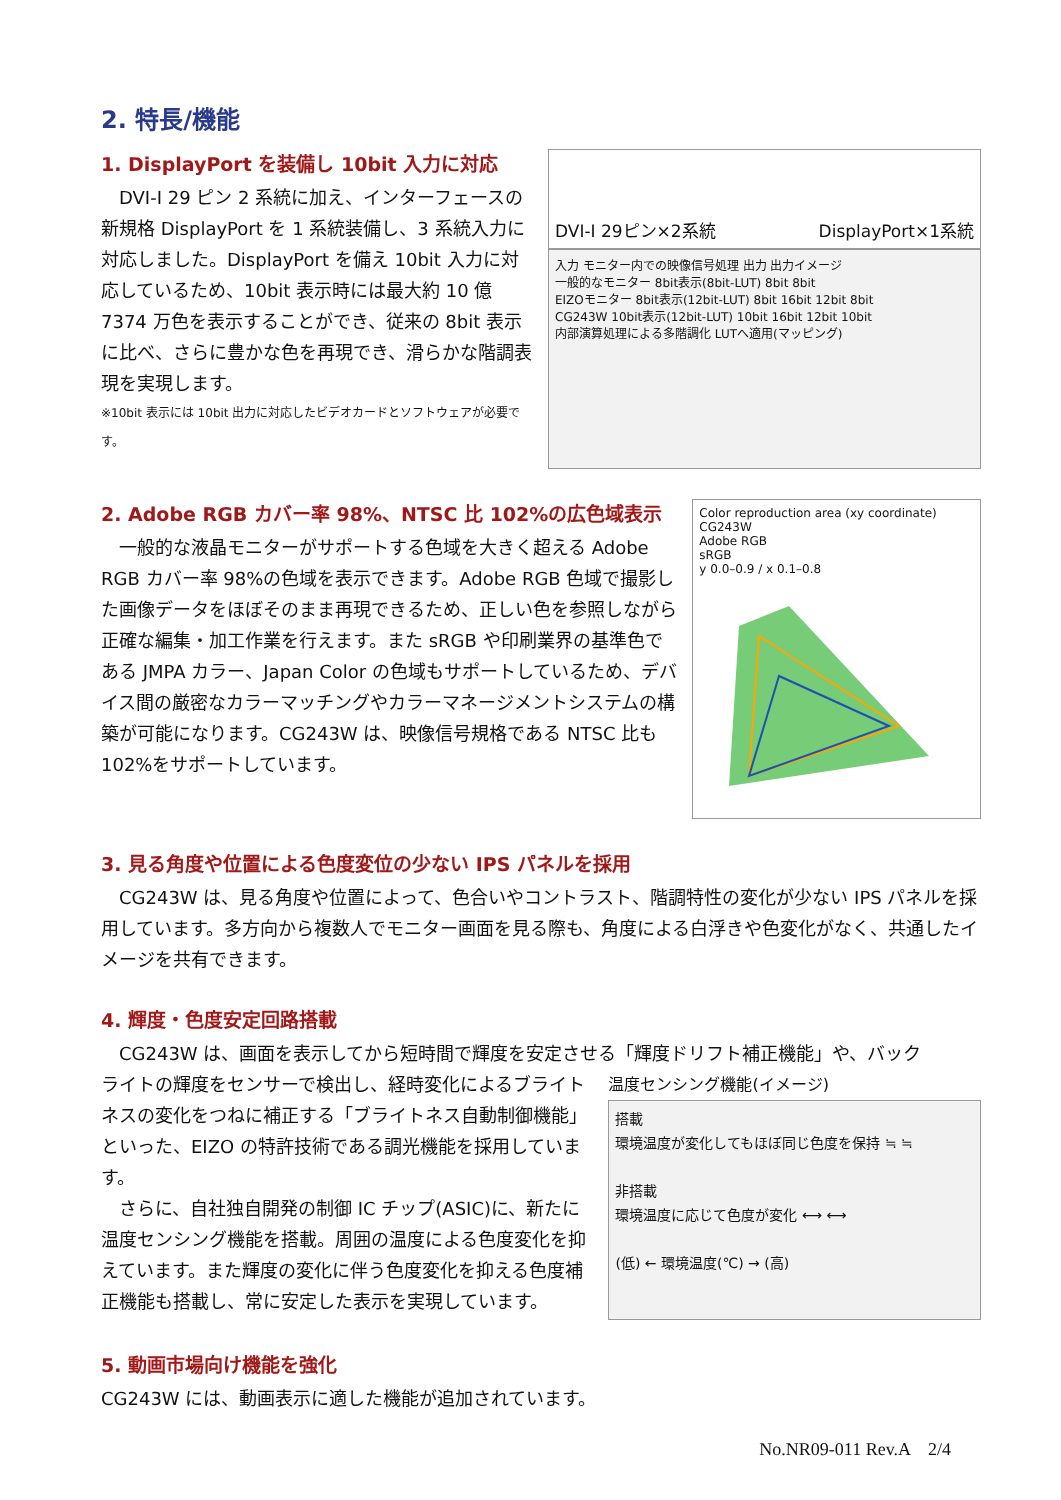2. 特長/機能
1. DisplayPort を装備し 10bit 入力に対応
　DVI-I 29 ピン 2 系統に加え、インターフェースの新規格 DisplayPort を 1 系統装備し、3 系統入力に対応しました。DisplayPort を備え 10bit 入力に対応しているため、10bit 表示時には最大約 10 億 7374 万色を表示することができ、従来の 8bit 表示に比べ、さらに豊かな色を再現でき、滑らかな階調表現を実現します。
※10bit 表示には 10bit 出力に対応したビデオカードとソフトウェアが必要です。
DVI-I 29ピン×2系統 DisplayPort×1系統
入力 モニター内での映像信号処理 出力 出力イメージ
一般的なモニター 8bit表示(8bit-LUT) 8bit 8bit
EIZOモニター 8bit表示(12bit-LUT) 8bit 16bit 12bit 8bit
CG243W 10bit表示(12bit-LUT) 10bit 16bit 12bit 10bit
内部演算処理による多階調化 LUTへ適用(マッピング)
2. Adobe RGB カバー率 98%、NTSC 比 102%の広色域表示
　一般的な液晶モニターがサポートする色域を大きく超える Adobe RGB カバー率 98%の色域を表示できます。Adobe RGB 色域で撮影した画像データをほぼそのまま再現できるため、正しい色を参照しながら正確な編集・加工作業を行えます。また sRGB や印刷業界の基準色である JMPA カラー、Japan Color の色域もサポートしているため、デバイス間の厳密なカラーマッチングやカラーマネージメントシステムの構築が可能になります。CG243W は、映像信号規格である NTSC 比も 102%をサポートしています。
Color reproduction area (xy coordinate)
CG243W
Adobe RGB
sRGB
y 0.0–0.9 / x 0.1–0.8
3. 見る角度や位置による色度変位の少ない IPS パネルを採用
　CG243W は、見る角度や位置によって、色合いやコントラスト、階調特性の変化が少ない IPS パネルを採用しています。多方向から複数人でモニター画面を見る際も、角度による白浮きや色変化がなく、共通したイメージを共有できます。
4. 輝度・色度安定回路搭載
　CG243W は、画面を表示してから短時間で輝度を安定させる「輝度ドリフト補正機能」や、バック
ライトの輝度をセンサーで検出し、経時変化によるブライトネスの変化をつねに補正する「ブライトネス自動制御機能」といった、EIZO の特許技術である調光機能を採用しています。
　さらに、自社独自開発の制御 IC チップ(ASIC)に、新たに温度センシング機能を搭載。周囲の温度による色度変化を抑えています。また輝度の変化に伴う色度変化を抑える色度補正機能も搭載し、常に安定した表示を実現しています。
温度センシング機能(イメージ)
搭載
環境温度が変化してもほぼ同じ色度を保持 ≒ ≒
非搭載
環境温度に応じて色度が変化 ⟷ ⟷
(低) ← 環境温度(℃) → (高)
5. 動画市場向け機能を強化
CG243W には、動画表示に適した機能が追加されています。
No.NR09-011 Rev.A　2/4